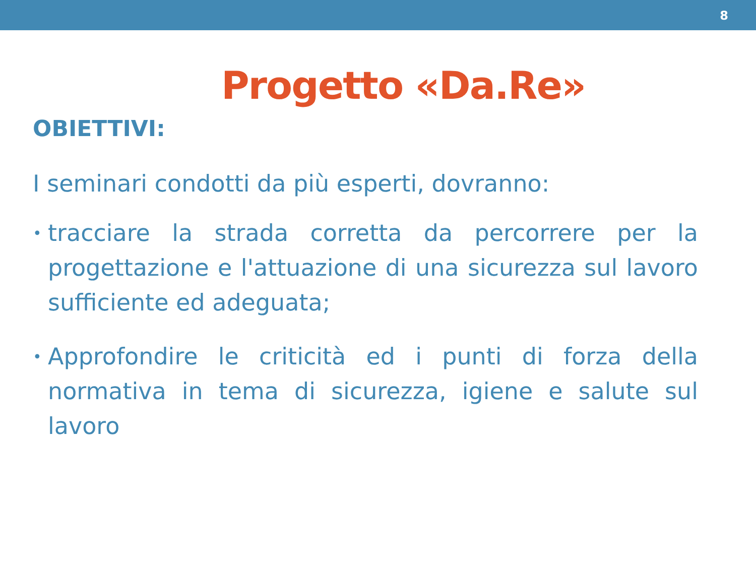8
Progetto «Da.Re»
OBIETTIVI:
I seminari condotti da più esperti, dovranno:
• tracciare la strada corretta da percorrere per la progettazione e l'attuazione di una sicurezza sul lavoro sufficiente ed adeguata;
• Approfondire le criticità ed i punti di forza della normativa in tema di sicurezza, igiene e salute sul lavoro